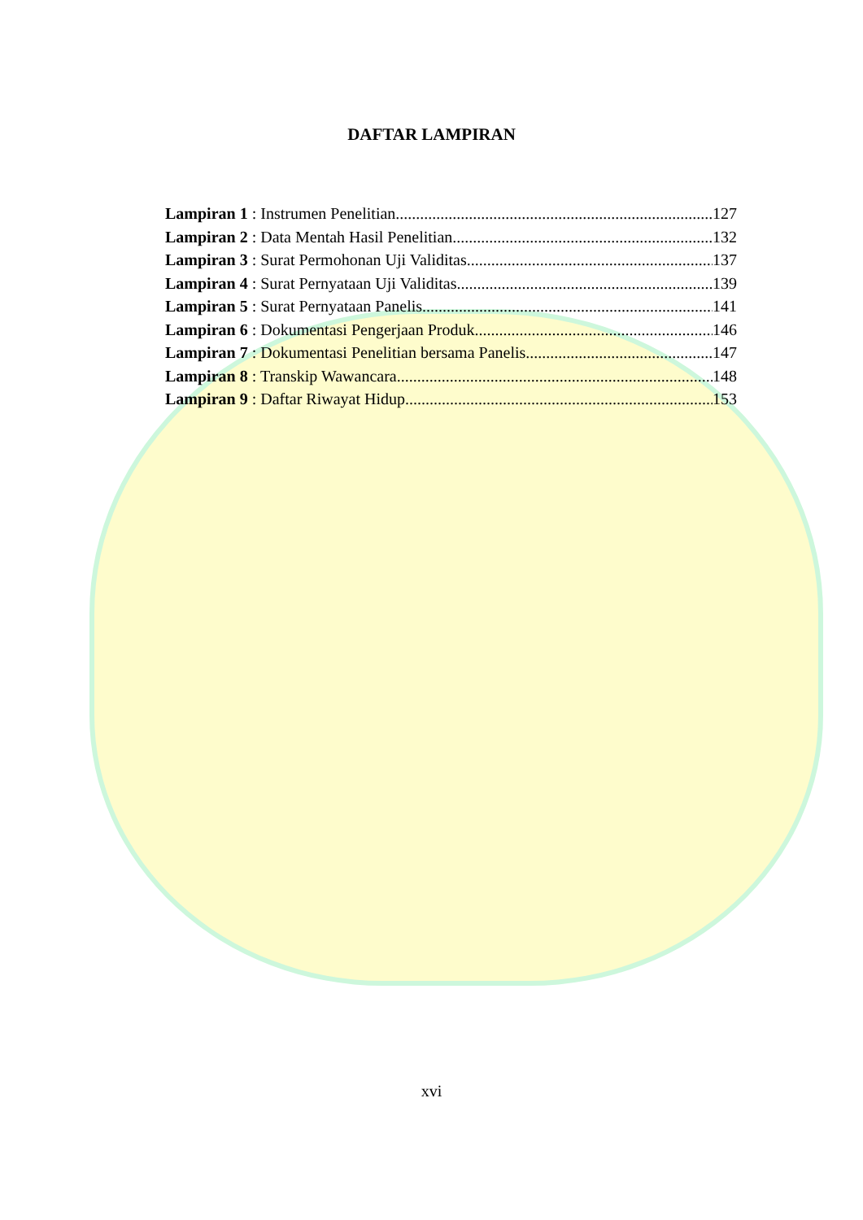DAFTAR LAMPIRAN
Lampiran 1 : Instrumen Penelitian 127
Lampiran 2 : Data Mentah Hasil Penelitian 132
Lampiran 3 : Surat Permohonan Uji Validitas 137
Lampiran 4 : Surat Pernyataan Uji Validitas 139
Lampiran 5 : Surat Pernyataan Panelis 141
Lampiran 6 : Dokumentasi Pengerjaan Produk 146
Lampiran 7 : Dokumentasi Penelitian bersama Panelis 147
Lampiran 8 : Transkip Wawancara 148
Lampiran 9 : Daftar Riwayat Hidup 153
xvi